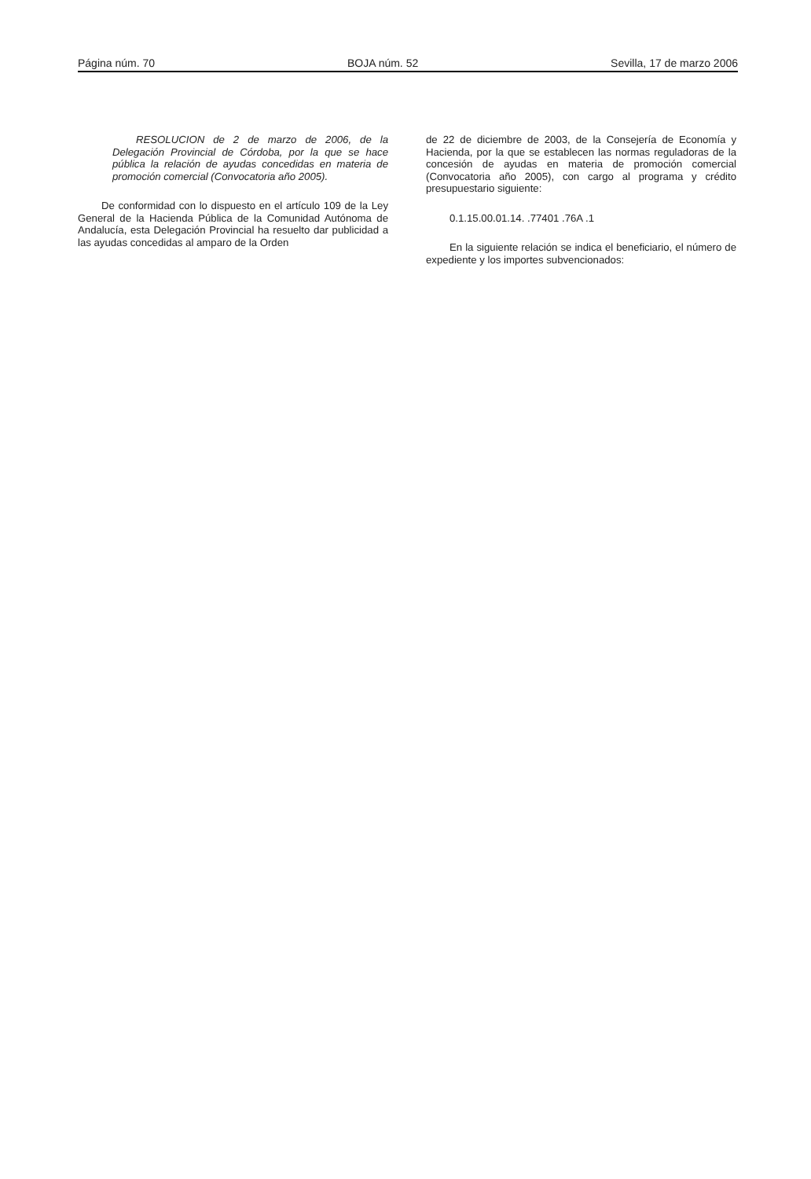Página núm. 70 BOJA núm. 52 Sevilla, 17 de marzo 2006
RESOLUCION de 2 de marzo de 2006, de la Delegación Provincial de Córdoba, por la que se hace pública la relación de ayudas concedidas en materia de promoción comercial (Convocatoria año 2005).
De conformidad con lo dispuesto en el artículo 109 de la Ley General de la Hacienda Pública de la Comunidad Autónoma de Andalucía, esta Delegación Provincial ha resuelto dar publicidad a las ayudas concedidas al amparo de la Orden
de 22 de diciembre de 2003, de la Consejería de Economía y Hacienda, por la que se establecen las normas reguladoras de la concesión de ayudas en materia de promoción comercial (Convocatoria año 2005), con cargo al programa y crédito presupuestario siguiente:
0.1.15.00.01.14. .77401 .76A .1
En la siguiente relación se indica el beneficiario, el número de expediente y los importes subvencionados: